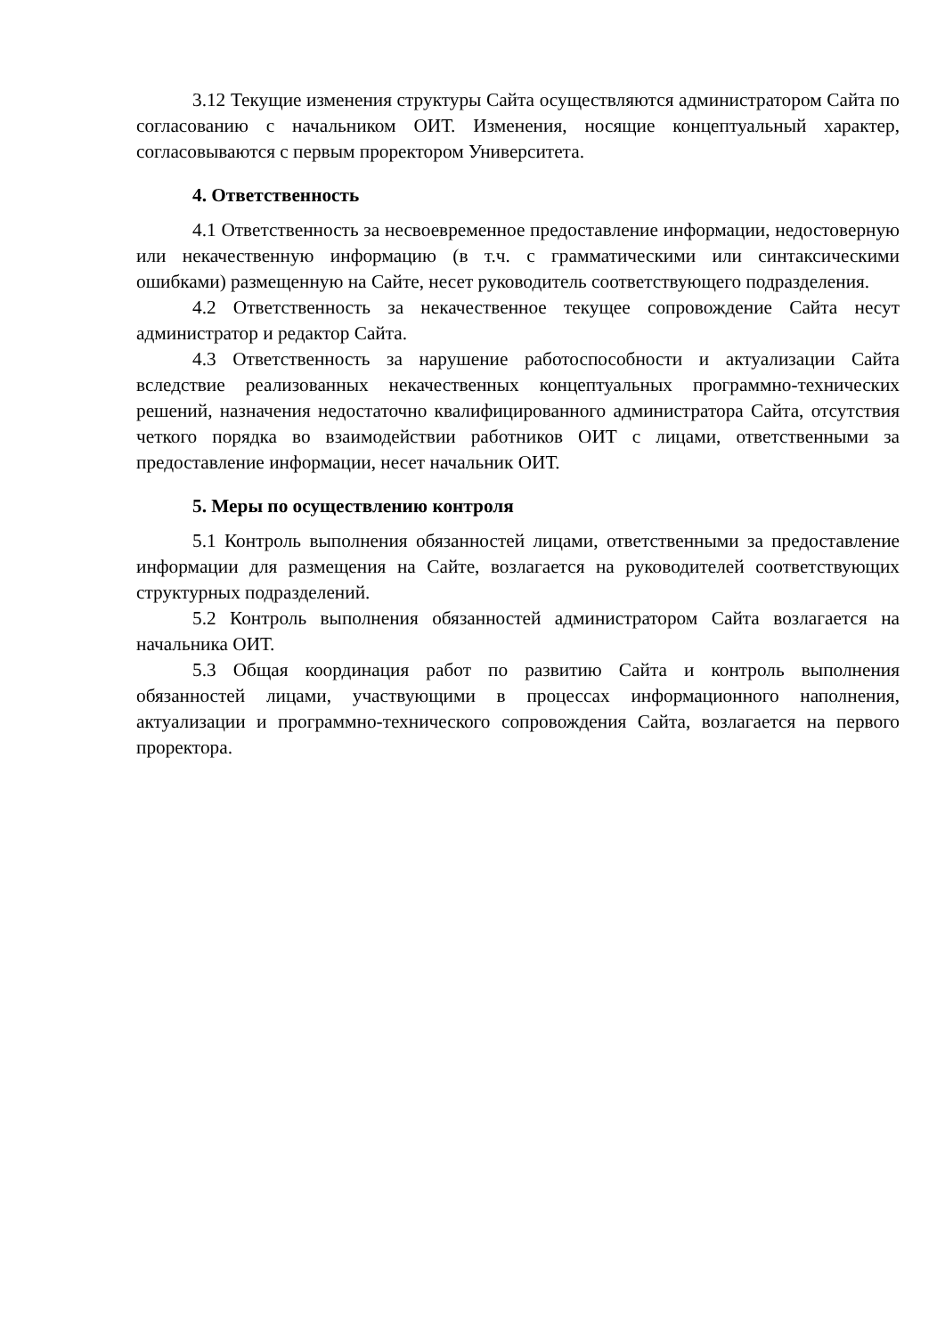3.12 Текущие изменения структуры Сайта осуществляются администратором Сайта по согласованию с начальником ОИТ. Изменения, носящие концептуальный характер, согласовываются с первым проректором Университета.
4. Ответственность
4.1 Ответственность за несвоевременное предоставление информации, недостоверную или некачественную информацию (в т.ч. с грамматическими или синтаксическими ошибками) размещенную на Сайте, несет руководитель соответствующего подразделения.
4.2 Ответственность за некачественное текущее сопровождение Сайта несут администратор и редактор Сайта.
4.3 Ответственность за нарушение работоспособности и актуализации Сайта вследствие реализованных некачественных концептуальных программно-технических решений, назначения недостаточно квалифицированного администратора Сайта, отсутствия четкого порядка во взаимодействии работников ОИТ с лицами, ответственными за предоставление информации, несет начальник ОИТ.
5. Меры по осуществлению контроля
5.1 Контроль выполнения обязанностей лицами, ответственными за предоставление информации для размещения на Сайте, возлагается на руководителей соответствующих структурных подразделений.
5.2 Контроль выполнения обязанностей администратором Сайта возлагается на начальника ОИТ.
5.3 Общая координация работ по развитию Сайта и контроль выполнения обязанностей лицами, участвующими в процессах информационного наполнения, актуализации и программно-технического сопровождения Сайта, возлагается на первого проректора.